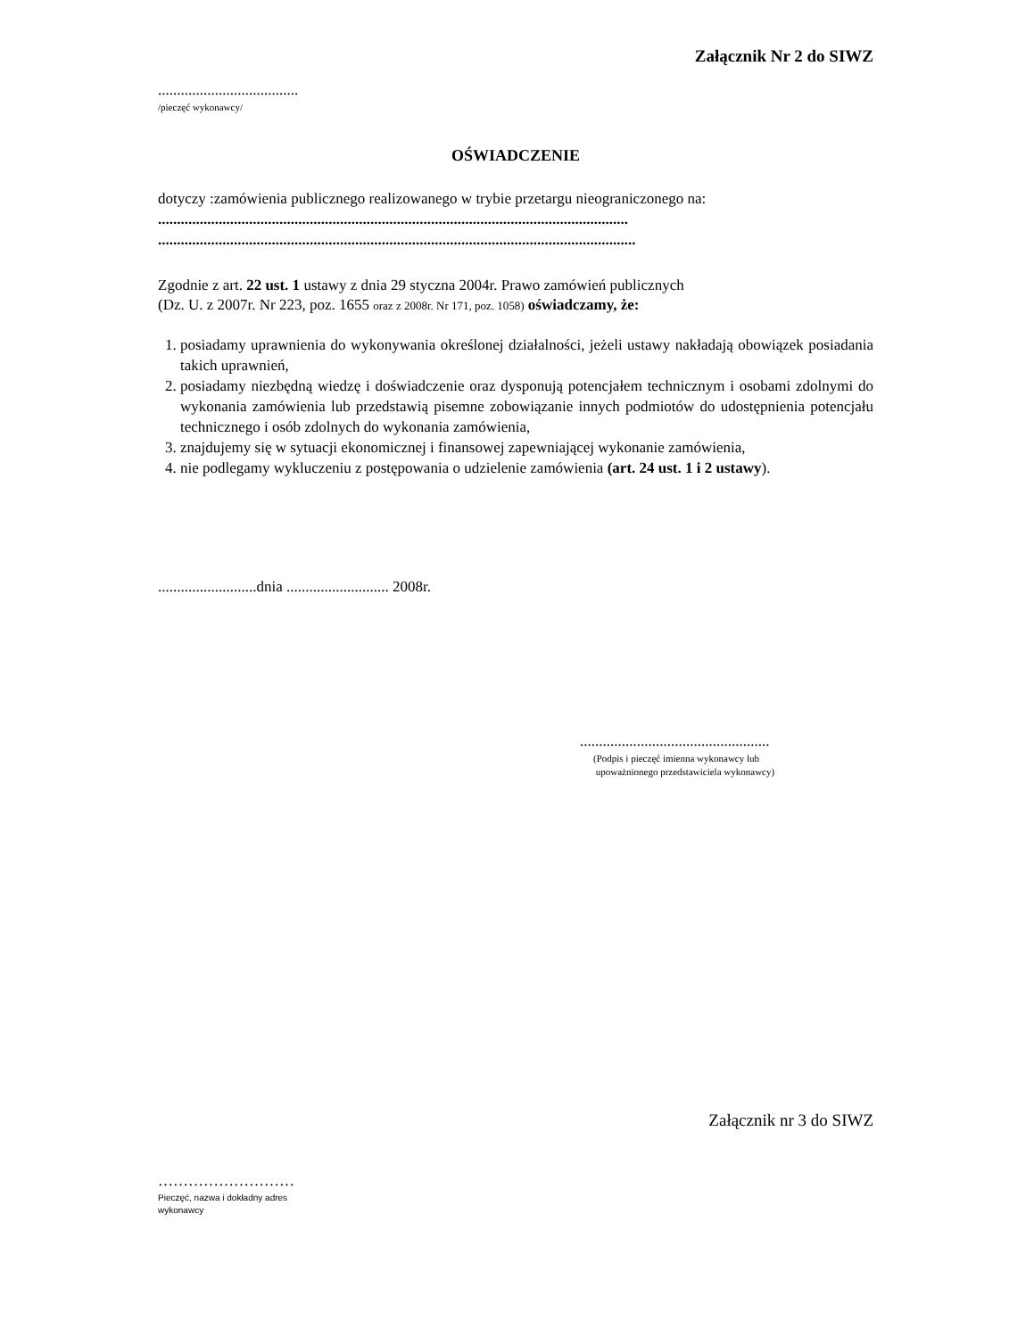Załącznik Nr 2 do SIWZ
.....................................
/pieczęć wykonawcy/
OŚWIADCZENIE
dotyczy :zamówienia publicznego realizowanego w trybie przetargu nieograniczonego na:
............................................................................................................................
..............................................................................................................................
Zgodnie z art. 22 ust. 1 ustawy z dnia 29 styczna 2004r. Prawo zamówień publicznych
(Dz. U. z 2007r. Nr 223, poz. 1655 oraz z 2008r. Nr 171, poz. 1058) oświadczamy, że:
1. posiadamy uprawnienia do wykonywania określonej działalności, jeżeli ustawy nakładają obowiązek posiadania takich uprawnień,
2. posiadamy niezbędną wiedzę i doświadczenie oraz dysponują potencjałem technicznym i osobami zdolnymi do wykonania zamówienia lub przedstawią pisemne zobowiązanie innych podmiotów do udostępnienia potencjału technicznego i osób zdolnych do wykonania zamówienia,
3. znajdujemy się w sytuacji ekonomicznej i finansowej zapewniającej wykonanie zamówienia,
4. nie podlegamy wykluczeniu z postępowania o udzielenie zamówienia (art. 24 ust. 1 i 2 ustawy).
..........................dnia ........................... 2008r.
..................................................
(Podpis i pieczęć imienna wykonawcy lub
upoważnionego przedstawiciela wykonawcy)
Załącznik nr 3 do SIWZ
………………………
Pieczęć, nazwa i dokładny adres wykonawcy